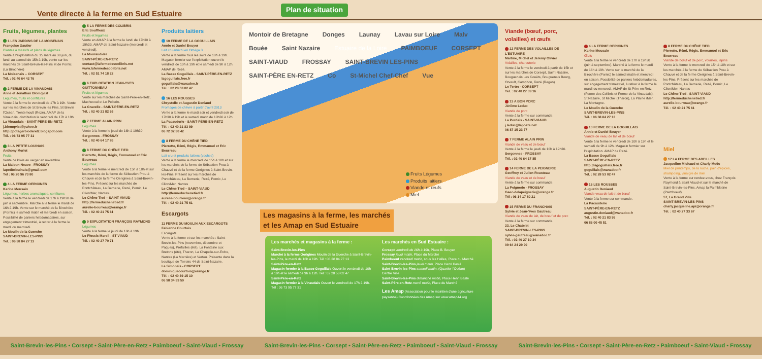Vente directe à la ferme en Sud Estuaire
Plan de situation
Fruits, légumes, plantes
1 LES JARDINS DE LA MOISENAIS
Françoise Gautier
Plantes à massifs et plans de légumes
Vente à l'exploitation du 15 mars au 30 juin, du lundi au samedi de 15h à 19h, vente sur les marchés de Saint-Brévin-les-Pins et de Pornic (La Birochère)
La Moisenais – CORSEPT
Tél. : 02 40 64 42 76
2 FERME DE LA VINAUDAIS
Anne et Jonathan Blomqvist
Légumes, fruits et confitures
Vente à la ferme le vendredi de 17h à 19h. Vente sur les marchés de St Brevin les Pins, St Brevin l'Océan, Trentemoult (Rezé). AMAP de la Vinaudais, distribution le vendredi de 17h à 19h.
La Vinaudais - SAINT-PÈRE-EN-RETZ
j.blomqvist@yahoo.fr
http://potagerbioderetz.blogspot.com
Tél. : 06 73 95 77 31
3 LA PETITE LOUINAIS
Anthony Merlet
Fruits
Vente de kiwis au verger en novembre
La Maison-Neuve - FROSSAY
lapetitelouinais@gmail.com
Tél : 06 20 96 73 80
4 LA FERME OERIGINES
Karine Mousain
Légumes, herbes aromatiques, confitures
Vente à la ferme le vendredi de 17h à 19h30 de juin à septembre. Marché à la ferme le mardi de 16h à 19h. Vente sur le marché de la Birochère (Pornic) le samedi matin et mercredi en saison. Possibilité de paniers hebdomadaires, sur engagement trimestriel, à retirer à la ferme le mardi ou mercredi.
Le Moulin de la Guerche
SAINT-BREVIN-LES-PINS
Tél. : 06 38 84 27 13
5 LA FERME DES COLIBRIS
Eric Souffleux
Fruits et légumes
Vente en AMAP à la ferme le lundi de 17h30 à 19h30. AMAP de Saint-Nazaire (mercredi et vendredi).
La Mouraudière
SAINT-PÈRE-EN-RETZ
contact@lafermedescolibris.net
www.lafermedescolibris.net
Tél. : 02 51 74 18 22
6 EXPLOITATION JEAN-YVES GUITTONNEAU
Fruits et légumes
Vente sur les marchés de Saint-Père-en-Retz, Machecoul et Le Pellerin.
La Gravelle - SAINT-PÈRE-EN-RETZ
Tél. : 02 40 21 82 65
7 FERME ALAIN PRIN
Légumes
Vente à la ferme le jeudi de 16h à 19h30
Sergonnes - FROSSAY
Tél. : 02 40 64 17 85
8 FERME DU CHÊNE TIED
Pierrette, Rémi, Régis, Emmanuel et Eric Bourreau
Légumes
Vente à la ferme le mercredi de 15h à 18h et sur les marchés de la ferme de Sébastien Prou à Chauvé et de la ferme Oerigines à Saint-Brevin-les-Pins. Présent sur les marchés de Pontchâteau, La Bernerie, Rezé, Pornic, Le Clion/Mer, Nantes.
Le Chêne Tied – SAINT-VIAUD
http://fermeduchenetied.fr
aurelie-bourreau@orange.fr
Tél. : 02 40 21 75 61
9 EXPLOITATION FRANÇOIS RAYMOND
Légumes
Vente à la ferme le jeudi de 16h à 19h
Le Plessis Mareil - ST VIAUD
Tél. : 02 40 27 70 71
Produits laitiers
10 FERME DE LA GOGUILLAIS
Annie et Daniel Bouyer
Lait cru enrichi en Oméga 3
Vente à la ferme tous les soirs de 18h à 19h. Magasin fermier sur l'exploitation ouvert le vendredi de 10h à 19h et le samedi de 9h à 12h. AMAP de Rezé.
La Basse Goguillais - SAINT-PÈRE-EN-RETZ
lagoguillais.free.fr
goguillais@wanadoo.fr
Tél. : 02 28 53 02 47
16 LES ROUSSES
Chrystelle et Augustin Deniaud
Fromages de chèvre à partir d'avril 2013
Vente à la ferme le mardi soir et vendredi soir de 17h30 à 19h et le samedi matin de 10h30 à 12h.
La Pacauderie - SAINT-PÈRE-EN-RETZ
Tél. : 02 40 21 83 99
06 72 32 30 42
8 FERME DU CHÊNE TIED
Pierrette, Rémi, Régis, Emmanuel et Eric Bourreau
Lait cru et produits laitiers (vaches)
Vente à la ferme le mercredi de 15h à 18h et sur les marchés de la ferme de Sébastien Prou à Chauvé et de la ferme Oerigines à Saint-Brevin-les-Pins. Présent sur les marchés de Pontchâteau, La Bernerie, Rezé, Pornic, Le Clion/Mer, Nantes
Le Chêne Tied – SAINT-VIAUD
http://fermeduchenetied.fr
aurelie-bourreau@orange.fr
Tél. : 02 40 21 75 61
Escargots
11 FERME DU MOULIN AUX ESCARGOTS
Fabienne Courtois
Escargots
Vente à la ferme et sur les marchés : Saint-Brevin-les-Pins (novembre, décembre et Paques), Préfailles (été), La Fontaine aux Bretons (été), Tharon, La Chapelle-sur-Erdre, Nantes (La Marrière) et Vertou. Présente dans la boutique de Terroirs 44 de Saint-Nazaire.
La Simonais - CORSEPT
dominiquecourtois@orange.fr
Tél. : 02 40 39 15 10
06 98 34 33 59
Montoir de Bretagne Donges Launay Lavau sur Loire Malv Bouée Saint Nazaire Estuaire de la Loire PAIMBOEUF CORSEPT SAINT-VIAUD FROSSAY SAINT-BREVIN LES-PINS SAINT-PÈRE EN-RETZ Co St-Michel Chef-Chef Vue
Fruits Légumes
Produits laitiers
Viande et œufs
Miel
Les magasins à la ferme, les marchés
et les Amap en Sud Estuaire
Les marchés et magasins à la ferme :
Saint-Brevin-les-Pins
Marché à la ferme Oerigines Moulin de la Guerche à Saint-Brevin-les-Pins, le mardi de 16h à 19h. Tél : 06 38 84 27 13
Saint-Père-en-Retz
Magasin fermier à la Basse Goguillais Ouvert le vendredi de 10h à 19h et le samedi de 9h à 12h. Tél : 02 28 53 02 47
Saint-Père-en-Retz
Magasin fermier à la Vinaudais Ouvert le vendredi de 17h à 19h. Tél : 06 73 95 77 31
Les marchés en Sud Estuaire :
Corsept vendredi de 16h à 19h, Place B. Bouyer
Frossay jeudi matin, Place du Marché
Paimboeuf vendredi matin, sous les Halles, Place du Marché
Saint-Brevin-les-Pins jeudi matin, Place Henri Baslé
Saint-Brevin-les-Pins samedi matin, (Quartier l'Océan) - Centre Ville
Saint-Brevin-les-Pins dimanche matin, Place Henri Baslé
Saint-Père-en-Retz mardi matin, Place du Marché
Les Amap (Association pour le maintien d'une agriculture paysanne) Coordonnées des Amap sur www.amap44.org
Viande (bœuf, porc, volailles) et œufs
12 FERME DES VOLAILLES DE L'ESTUAIRE
Martine, Michel et Jérémy Olivier
Volailles, charcuterie
Vente à la ferme le vendredi à partir de 15h et sur les marchés de Corsept, Saint-Nazaire, Bouguenais Les Couëts, Bouguenais Bourg, Orvault, Campbon, Rezé (Ragon)
Le Tertre - CORSEPT
Tél. : 02 40 27 39 16
13 A BON PORC
Jérôme Leduc
Viande de porc
Vente à la ferme sur commande.
La Pordais - SAINT-VIAUD
j.leduc@laposte.net
06 87 15 23 77
7 FERME ALAIN PRIN
Viande de veau et de bœuf
Vente à la ferme le jeudi de 16h à 19h30.
Sergonnes - FROSSAY
Tél. : 02 40 64 17 85
14 FERME DE LA PEIGNERIE
Geoffroy et Julien Rousteau
Viande de veau et de bœuf
Vente à la ferme sur commande.
La Peignerie - FROSSAY
Gaec-delapeignerie@orange.fr
Tél : 06 14 17 80 21
15 FERME DU FRANCHAIS
Sylvie et Jean-Yves Gautreau
Viande de veau de lait, de bœuf et de porc
Vente à la ferme sur commande.
23, Le Chatelet
SAINT-BREVIN-LES-PINS
sylvie-gautreau@wanadoo.fr
Tél. : 02 40 27 10 34
09 64 24 29 90
4 LA FERME OERIGINES
Karine Mousain
Œufs
Vente à la ferme le vendredi de 17h à 19h30 (juin à septembre). Marché à la ferme le mardi de 16h à 19h. Vente sur le marché de la Birochère (Pornic) le samedi matin et mercredi en saison. Possibilité de paniers hebdomadaires, sur engagement trimestriel, à retirer à la ferme le mardi ou mercredi. AMAP de St Père en Retz (Ferme des Colibris et Ferme de la Vinaudais), St Nazaire, St Michel (Tharon), La Plaine /Mer, La Montagne.
Le Moulin de la Guerche
SAINT-BREVIN-LES-PINS
Tél. : 06 38 84 27 13
10 FERME DE LA GOGUILLAIS
Annie et Daniel Bouyer
Viande de veau de lait et de bœuf
Vente à la ferme le vendredi de 10h à 19h et le samedi de 9h à 12h. Magasin fermier sur l'exploitation. AMAP de Rezé.
La Basse Goguillais
SAINT-PÈRE-EN-RETZ
http://lagoguillais.free.fr
goguillais@wanadoo.fr
Tél. : 02 28 53 02 47
16 LES ROUSSES
Augustin Deniaud
Viande veau de lait et de bœuf
Vente à la ferme sur commande.
La Pacauderie
SAINT-PÈRE-EN-RETZ
augustin.deniaud@wanadoo.fr
Tél. : 02 40 21 83 99
06 86 00 45 51
8 FERME DU CHÊNE TIED
Pierrette, Rémi, Régis, Emmanuel et Eric Bourreau
Viande de bœuf et de porc, volailles, lapins
Vente à la ferme le mercredi de 15h à 18h et sur les marchés à la ferme de Sébastien Prou à Chauvé et de la ferme Oerigines à Saint-Brevin-les-Pins. Présent sur les marchés de Pontchâteau, La Bernerie, Rezé, Pornic, Le Clion/Mer, Nantes
Le Chêne Tied - SAINT-VIAUD
http://fermeduchenetied.fr
aurelie-bourreau@orange.fr
Tél. : 02 40 21 75 61
Miel
17 LA FERME DES ABEILLES
Jacqueline Michaud et Charly Moëc
Miel de printemps, de la ruche, pain d'épices, shampoing, vinaigre de miel
Vente à la ferme sur rendez-vous, chez François Raymond à Saint Viaud et sur le marché de Saint-Brevin-les-Pins. Amap la Paimblotine (Paimboeuf)
57, La Grand Ville
SAINT-BREVIN-LES-PINS
charly.jacqueline.api@orange.fr
Tél. : 02 40 27 33 67
Saint-Brevin-les-Pins • Corsept • Saint-Père-en-Retz • Paimboeuf • Saint-Viaud • Frossay Saint-Brevin-les-Pins • Corsept • Saint-Père-en-Retz • Paimboeuf • Saint-Viaud • Frossay Saint-Brevin-les-Pins • Corsept • Saint-Père-en-Retz • Paimboeuf • Saint-Viaud • Frossay